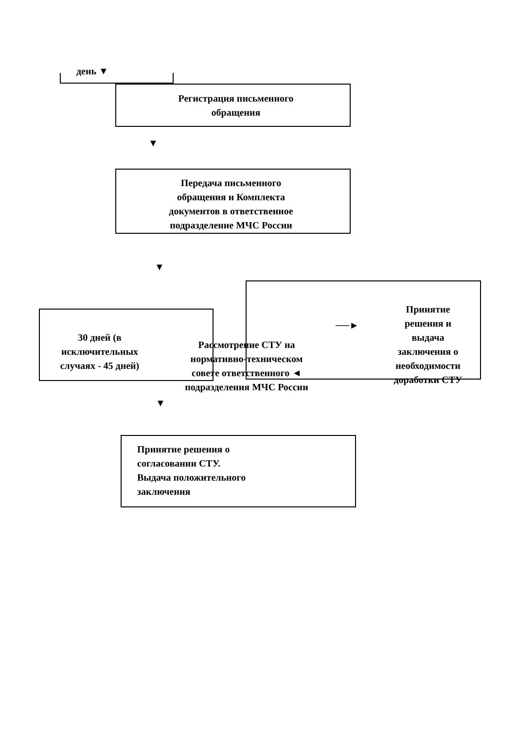день ▼
Регистрация письменного
обращения
▼
Передача письменного
обращения и Комплекта
документов в ответственное
подразделение МЧС России
▼
30 дней (в
исключительных
случаях - 45 дней)
Рассмотрение СТУ на
нормативно-техническом
совете ответственного ◄
подразделения МЧС России
──►
Принятие
решения и
выдача
заключения о
необходимости
доработки СТУ
▼
Принятие решения о
согласовании СТУ.
Выдача положительного
заключения